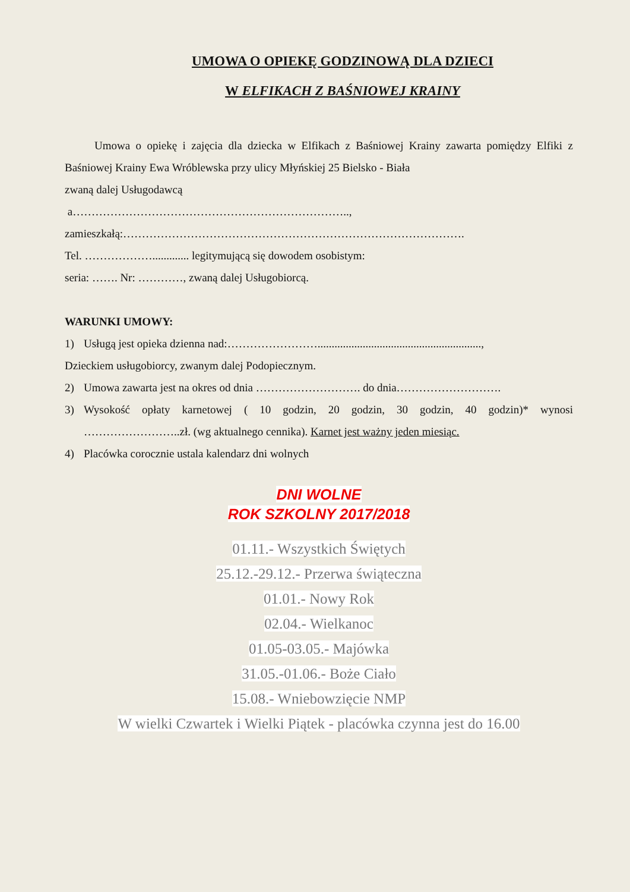UMOWA O OPIEKĘ GODZINOWĄ DLA DZIECI
W ELFIKACH Z BAŚNIOWEJ KRAINY
Umowa o opiekę i zajęcia dla dziecka w Elfikach z Baśniowej Krainy zawarta pomiędzy Elfiki z Baśniowej Krainy Ewa Wróblewska przy ulicy Młyńskiej 25 Bielsko - Biała
zwaną dalej Usługodawcą
a………………………………………………………………..,
zamieszkałą:……………………………………………………………………………….
Tel. ………………............. legitymującą się dowodem osobistym:
seria: ……. Nr: …………, zwaną dalej Usługobiorcą.
WARUNKI UMOWY:
1) Usługą jest opieka dzienna nad:……………………..........................................................,
Dzieckiem usługobiorcy, zwanym dalej Podopiecznym.
2) Umowa zawarta jest na okres od dnia ………………………. do dnia……………………….
3) Wysokość opłaty karnetowej ( 10 godzin, 20 godzin, 30 godzin, 40 godzin)* wynosi ……………………..zł. (wg aktualnego cennika). Karnet jest ważny jeden miesiąc.
4) Placówka corocznie ustala kalendarz dni wolnych
DNI WOLNE
ROK SZKOLNY 2017/2018
01.11.- Wszystkich Świętych
25.12.-29.12.- Przerwa świąteczna
01.01.- Nowy Rok
02.04.- Wielkanoc
01.05-03.05.- Majówka
31.05.-01.06.- Boże Ciało
15.08.- Wniebowzięcie NMP
W wielki Czwartek i Wielki Piątek - placówka czynna jest do 16.00